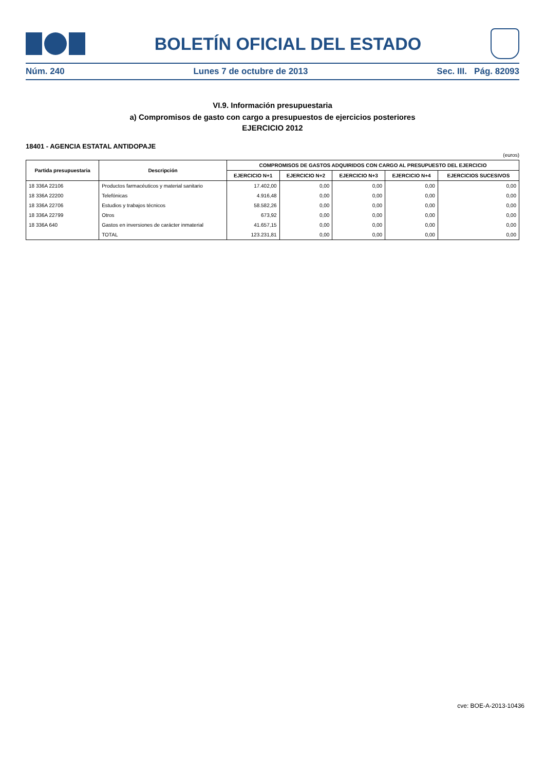BOLETÍN OFICIAL DEL ESTADO
Núm. 240 Lunes 7 de octubre de 2013 Sec. III. Pág. 82093
VI.9. Información presupuestaria
a) Compromisos de gasto con cargo a presupuestos de ejercicios posteriores
EJERCICIO 2012
18401 - AGENCIA ESTATAL ANTIDOPAJE
(euros)
| Partida presupuestaria | Descripción | COMPROMISOS DE GASTOS ADQUIRIDOS CON CARGO AL PRESUPUESTO DEL EJERCICIO | | | | |
| --- | --- | --- | --- | --- | --- | --- |
| | | EJERCICIO N+1 | EJERCICIO N+2 | EJERCICIO N+3 | EJERCICIO N+4 | EJERCICIOS SUCESIVOS |
| 18 336A 22106 | Productos farmacéuticos y material sanitario | 17.402,00 | 0,00 | 0,00 | 0,00 | 0,00 |
| 18 336A 22200 | Telefónicas | 4.916,48 | 0,00 | 0,00 | 0,00 | 0,00 |
| 18 336A 22706 | Estudios y trabajos técnicos | 58.582,26 | 0,00 | 0,00 | 0,00 | 0,00 |
| 18 336A 22799 | Otros | 673,92 | 0,00 | 0,00 | 0,00 | 0,00 |
| 18 336A 640 | Gastos en inversiones de carácter inmaterial | 41.657,15 | 0,00 | 0,00 | 0,00 | 0,00 |
| | TOTAL | 123.231,81 | 0,00 | 0,00 | 0,00 | 0,00 |
cve: BOE-A-2013-10436